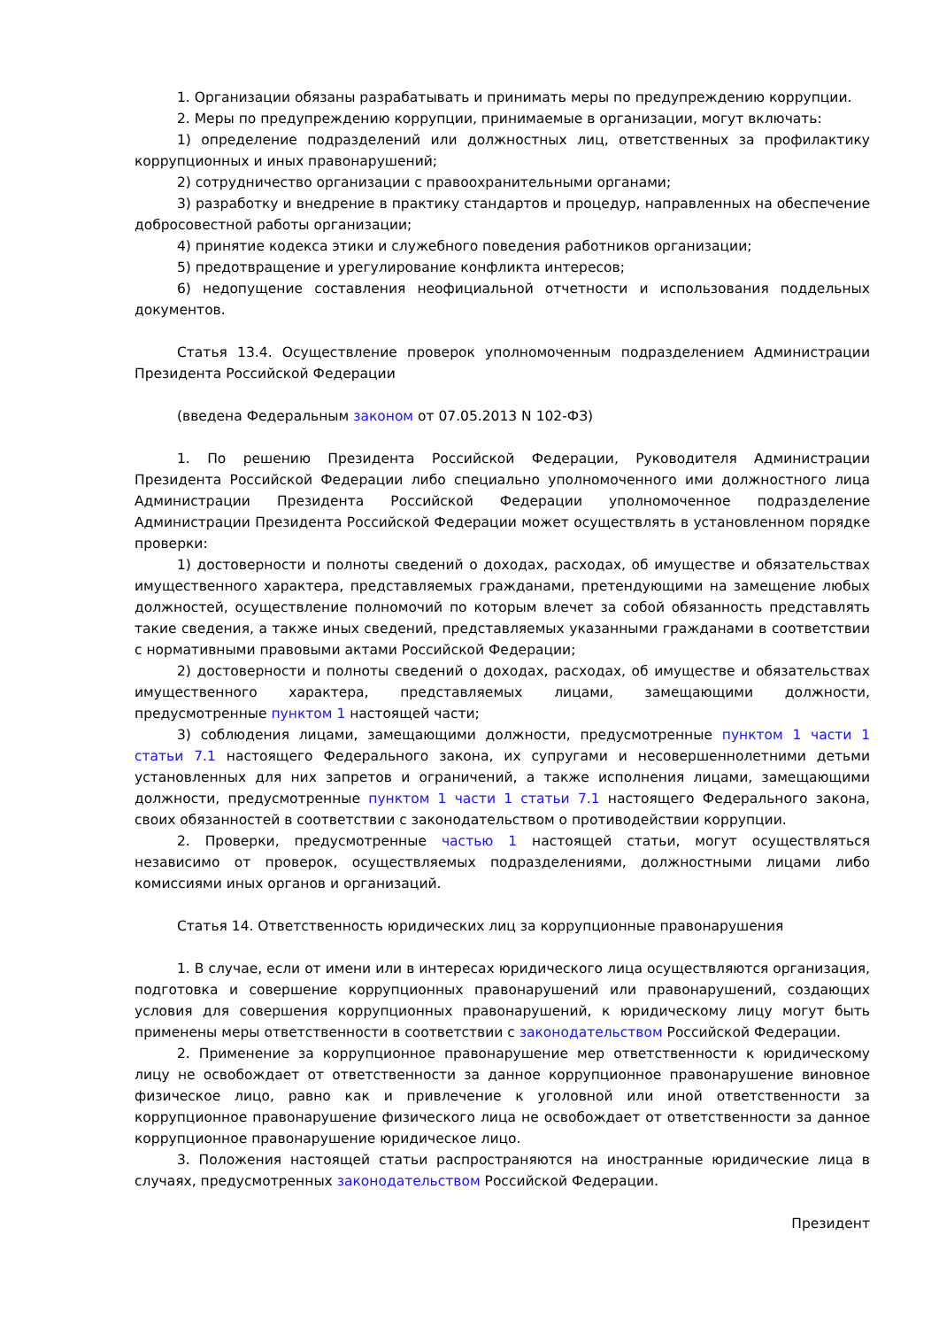1. Организации обязаны разрабатывать и принимать меры по предупреждению коррупции.
2. Меры по предупреждению коррупции, принимаемые в организации, могут включать:
1) определение подразделений или должностных лиц, ответственных за профилактику коррупционных и иных правонарушений;
2) сотрудничество организации с правоохранительными органами;
3) разработку и внедрение в практику стандартов и процедур, направленных на обеспечение добросовестной работы организации;
4) принятие кодекса этики и служебного поведения работников организации;
5) предотвращение и урегулирование конфликта интересов;
6) недопущение составления неофициальной отчетности и использования поддельных документов.
Статья 13.4. Осуществление проверок уполномоченным подразделением Администрации Президента Российской Федерации
(введена Федеральным законом от 07.05.2013 N 102-ФЗ)
1. По решению Президента Российской Федерации, Руководителя Администрации Президента Российской Федерации либо специально уполномоченного ими должностного лица Администрации Президента Российской Федерации уполномоченное подразделение Администрации Президента Российской Федерации может осуществлять в установленном порядке проверки:
1) достоверности и полноты сведений о доходах, расходах, об имуществе и обязательствах имущественного характера, представляемых гражданами, претендующими на замещение любых должностей, осуществление полномочий по которым влечет за собой обязанность представлять такие сведения, а также иных сведений, представляемых указанными гражданами в соответствии с нормативными правовыми актами Российской Федерации;
2) достоверности и полноты сведений о доходах, расходах, об имуществе и обязательствах имущественного характера, представляемых лицами, замещающими должности, предусмотренные пунктом 1 настоящей части;
3) соблюдения лицами, замещающими должности, предусмотренные пунктом 1 части 1 статьи 7.1 настоящего Федерального закона, их супругами и несовершеннолетними детьми установленных для них запретов и ограничений, а также исполнения лицами, замещающими должности, предусмотренные пунктом 1 части 1 статьи 7.1 настоящего Федерального закона, своих обязанностей в соответствии с законодательством о противодействии коррупции.
2. Проверки, предусмотренные частью 1 настоящей статьи, могут осуществляться независимо от проверок, осуществляемых подразделениями, должностными лицами либо комиссиями иных органов и организаций.
Статья 14. Ответственность юридических лиц за коррупционные правонарушения
1. В случае, если от имени или в интересах юридического лица осуществляются организация, подготовка и совершение коррупционных правонарушений или правонарушений, создающих условия для совершения коррупционных правонарушений, к юридическому лицу могут быть применены меры ответственности в соответствии с законодательством Российской Федерации.
2. Применение за коррупционное правонарушение мер ответственности к юридическому лицу не освобождает от ответственности за данное коррупционное правонарушение виновное физическое лицо, равно как и привлечение к уголовной или иной ответственности за коррупционное правонарушение физического лица не освобождает от ответственности за данное коррупционное правонарушение юридическое лицо.
3. Положения настоящей статьи распространяются на иностранные юридические лица в случаях, предусмотренных законодательством Российской Федерации.
Президент